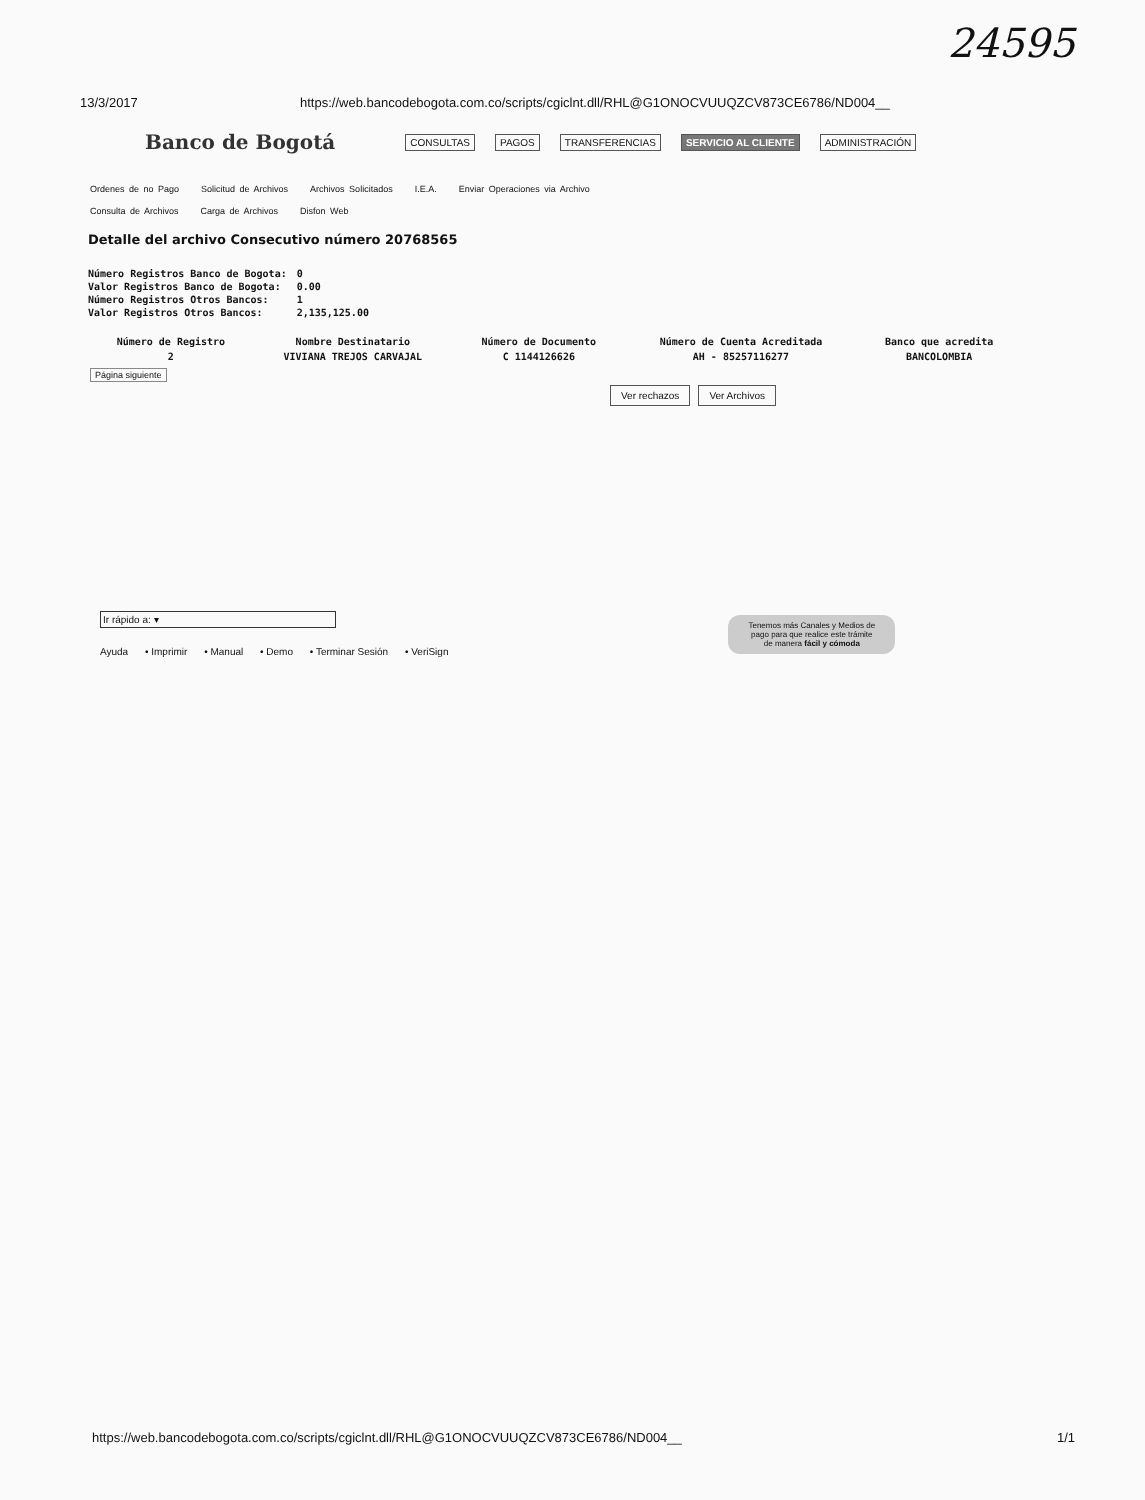24595
13/3/2017 https://web.bancodebogota.com.co/scripts/cgiclnt.dll/RHL@G1ONOCVUUQZCV873CE6786/ND004__
Banco de Bogotá CONSULTAS PAGOS TRANSFERENCIAS SERVICIO AL CLIENTE ADMINISTRACIÓN
Ordenes de no Pago Solicitud de Archivos Archivos Solicitados I.E.A. Enviar Operaciones via Archivo
Consulta de Archivos Carga de Archivos Disfon Web
Detalle del archivo Consecutivo número 20768565
| Número Registros Banco de Bogota: | 0 |
| Valor Registros Banco de Bogota: | 0.00 |
| Número Registros Otros Bancos: | 1 |
| Valor Registros Otros Bancos: | 2,135,125.00 |
| Número de Registro | Nombre Destinatario | Número de Documento | Número de Cuenta Acreditada | Banco que acredita |
| --- | --- | --- | --- | --- |
| 2 | VIVIANA TREJOS CARVAJAL | C 1144126626 | AH - 85257116277 | BANCOLOMBIA |
Página siguiente
Ver rechazos Ver Archivos
Ir rápido a: ▾
Ayuda • Imprimir • Manual • Demo • Terminar Sesión • VeriSign
Tenemos más Canales y Medios de
pago para que realice este trámite
de manera fácil y cómoda
https://web.bancodebogota.com.co/scripts/cgiclnt.dll/RHL@G1ONOCVUUQZCV873CE6786/ND004__ 1/1